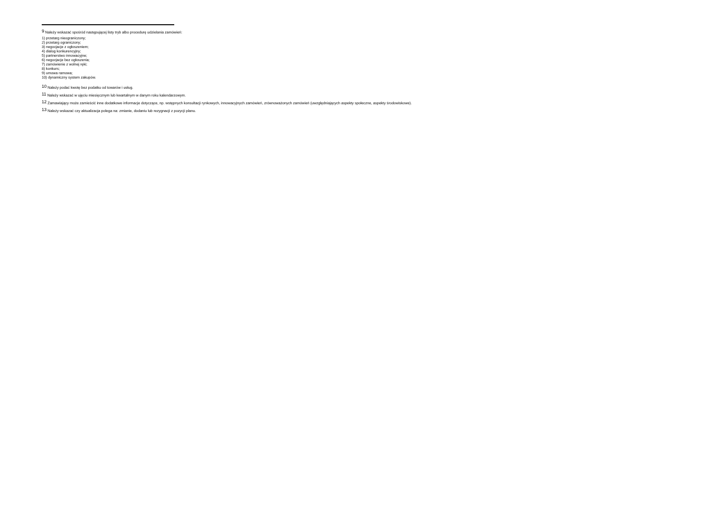<sup>9</sup> Należy wskazać spośród następującej listy tryb albo procedurę udzielania zamówień:
1) przetarg nieograniczony;
2) przetarg ograniczony;
3) negocjacje z ogłoszeniem;
4) dialog konkurencyjny;
5) partnerstwo innowacyjne;
6) negocjacje bez ogłoszenia;
7) zamówienie z wolnej ręki;
8) konkurs;
9) umowa ramowa;
10) dynamiczny system zakupów.
<sup>10</sup> Należy podać kwotę bez podatku od towarów i usług.
<sup>11</sup> Należy wskazać w ujęciu miesięcznym lub kwartalnym w danym roku kalendarzowym.
<sup>12</sup> Zamawiający może zamieścić inne dodatkowe informacje dotyczące, np. wstępnych konsultacji rynkowych, innowacyjnych zamówień, zrównoważonych zamówień (uwzględniających aspekty społeczne, aspekty środowiskowe).
<sup>13</sup> Należy wskazać czy aktualizacja polega na: zmianie, dodaniu lub rezygnacji z pozycji planu.